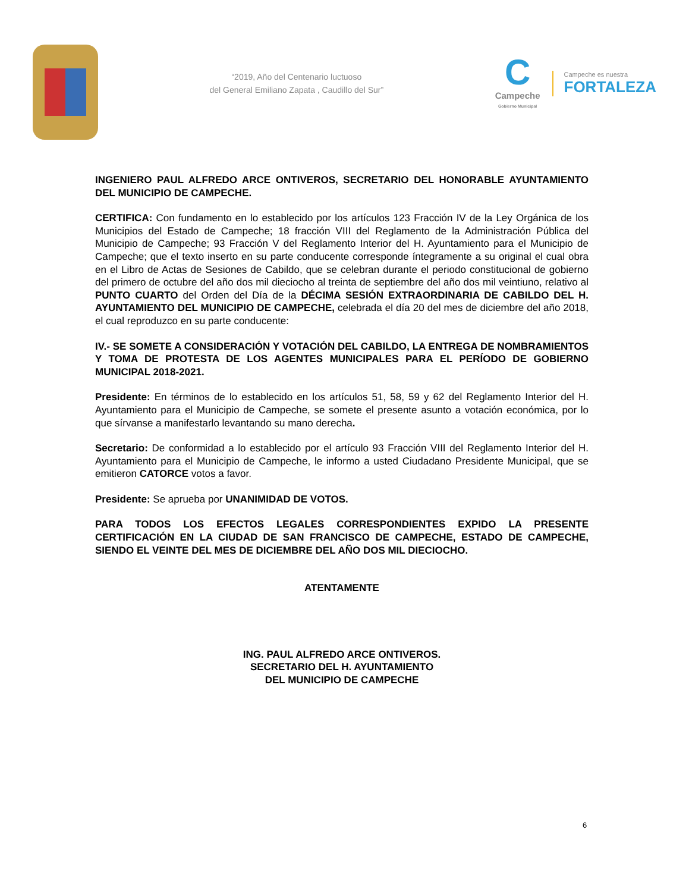“2019, Año del Centenario luctuoso
del General Emiliano Zapata , Caudillo del Sur”
C
Campeche
Gobierno Municipal
Campeche es nuestra
FORTALEZA
INGENIERO PAUL ALFREDO ARCE ONTIVEROS, SECRETARIO DEL HONORABLE AYUNTAMIENTO DEL MUNICIPIO DE CAMPECHE.
CERTIFICA: Con fundamento en lo establecido por los artículos 123 Fracción IV de la Ley Orgánica de los Municipios del Estado de Campeche; 18 fracción VIII del Reglamento de la Administración Pública del Municipio de Campeche; 93 Fracción V del Reglamento Interior del H. Ayuntamiento para el Municipio de Campeche; que el texto inserto en su parte conducente corresponde íntegramente a su original el cual obra en el Libro de Actas de Sesiones de Cabildo, que se celebran durante el periodo constitucional de gobierno del primero de octubre del año dos mil dieciocho al treinta de septiembre del año dos mil veintiuno, relativo al PUNTO CUARTO del Orden del Día de la DÉCIMA SESIÓN EXTRAORDINARIA DE CABILDO DEL H. AYUNTAMIENTO DEL MUNICIPIO DE CAMPECHE, celebrada el día 20 del mes de diciembre del año 2018, el cual reproduzco en su parte conducente:
IV.- SE SOMETE A CONSIDERACIÓN Y VOTACIÓN DEL CABILDO, LA ENTREGA DE NOMBRAMIENTOS Y TOMA DE PROTESTA DE LOS AGENTES MUNICIPALES PARA EL PERÍODO DE GOBIERNO MUNICIPAL 2018-2021.
Presidente: En términos de lo establecido en los artículos 51, 58, 59 y 62 del Reglamento Interior del H. Ayuntamiento para el Municipio de Campeche, se somete el presente asunto a votación económica, por lo que sírvanse a manifestarlo levantando su mano derecha.
Secretario: De conformidad a lo establecido por el artículo 93 Fracción VIII del Reglamento Interior del H. Ayuntamiento para el Municipio de Campeche, le informo a usted Ciudadano Presidente Municipal, que se emitieron CATORCE votos a favor.
Presidente: Se aprueba por UNANIMIDAD DE VOTOS.
PARA TODOS LOS EFECTOS LEGALES CORRESPONDIENTES EXPIDO LA PRESENTE CERTIFICACIÓN EN LA CIUDAD DE SAN FRANCISCO DE CAMPECHE, ESTADO DE CAMPECHE, SIENDO EL VEINTE DEL MES DE DICIEMBRE DEL AÑO DOS MIL DIECIOCHO.
ATENTAMENTE
ING. PAUL ALFREDO ARCE ONTIVEROS.
SECRETARIO DEL H. AYUNTAMIENTO
DEL MUNICIPIO DE CAMPECHE
6